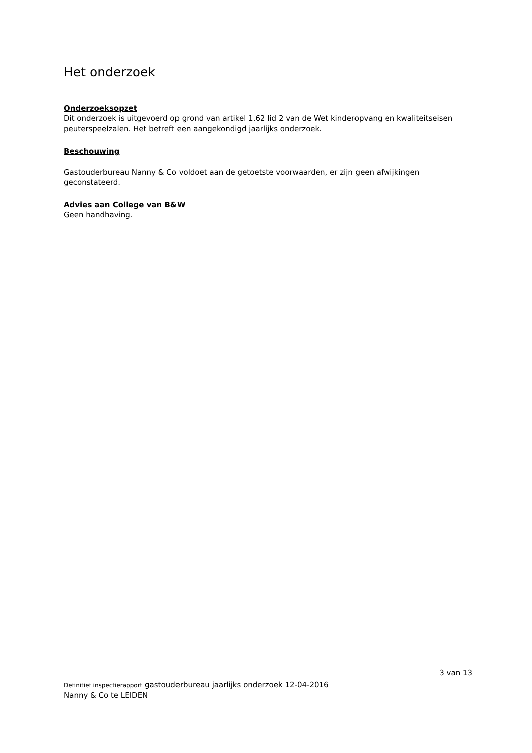Het onderzoek
Onderzoeksopzet
Dit onderzoek is uitgevoerd op grond van artikel 1.62 lid 2 van de Wet kinderopvang en kwaliteitseisen peuterspeelzalen. Het betreft een aangekondigd jaarlijks onderzoek.
Beschouwing
Gastouderbureau Nanny & Co voldoet aan de getoetste voorwaarden, er zijn geen afwijkingen geconstateerd.
Advies aan College van B&W
Geen handhaving.
3 van 13
Definitief inspectierapport gastouderbureau jaarlijks onderzoek 12-04-2016
Nanny & Co te LEIDEN